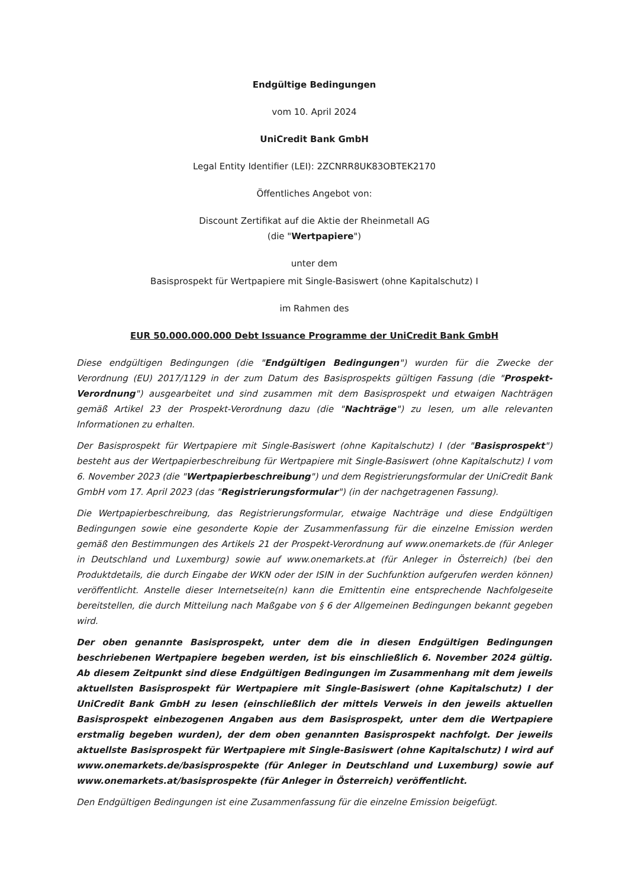Endgültige Bedingungen
vom 10. April 2024
UniCredit Bank GmbH
Legal Entity Identifier (LEI): 2ZCNRR8UK83OBTEK2170
Öffentliches Angebot von:
Discount Zertifikat auf die Aktie der Rheinmetall AG
(die "Wertpapiere")
unter dem
Basisprospekt für Wertpapiere mit Single-Basiswert (ohne Kapitalschutz) I
im Rahmen des
EUR 50.000.000.000 Debt Issuance Programme der UniCredit Bank GmbH
Diese endgültigen Bedingungen (die "Endgültigen Bedingungen") wurden für die Zwecke der Verordnung (EU) 2017/1129 in der zum Datum des Basisprospekts gültigen Fassung (die "Prospekt-Verordnung") ausgearbeitet und sind zusammen mit dem Basisprospekt und etwaigen Nachträgen gemäß Artikel 23 der Prospekt-Verordnung dazu (die "Nachträge") zu lesen, um alle relevanten Informationen zu erhalten.
Der Basisprospekt für Wertpapiere mit Single-Basiswert (ohne Kapitalschutz) I (der "Basisprospekt") besteht aus der Wertpapierbeschreibung für Wertpapiere mit Single-Basiswert (ohne Kapitalschutz) I vom 6. November 2023 (die "Wertpapierbeschreibung") und dem Registrierungsformular der UniCredit Bank GmbH vom 17. April 2023 (das "Registrierungsformular") (in der nachgetragenen Fassung).
Die Wertpapierbeschreibung, das Registrierungsformular, etwaige Nachträge und diese Endgültigen Bedingungen sowie eine gesonderte Kopie der Zusammenfassung für die einzelne Emission werden gemäß den Bestimmungen des Artikels 21 der Prospekt-Verordnung auf www.onemarkets.de (für Anleger in Deutschland und Luxemburg) sowie auf www.onemarkets.at (für Anleger in Österreich) (bei den Produktdetails, die durch Eingabe der WKN oder der ISIN in der Suchfunktion aufgerufen werden können) veröffentlicht. Anstelle dieser Internetseite(n) kann die Emittentin eine entsprechende Nachfolgeseite bereitstellen, die durch Mitteilung nach Maßgabe von § 6 der Allgemeinen Bedingungen bekannt gegeben wird.
Der oben genannte Basisprospekt, unter dem die in diesen Endgültigen Bedingungen beschriebenen Wertpapiere begeben werden, ist bis einschließlich 6. November 2024 gültig. Ab diesem Zeitpunkt sind diese Endgültigen Bedingungen im Zusammenhang mit dem jeweils aktuellsten Basisprospekt für Wertpapiere mit Single-Basiswert (ohne Kapitalschutz) I der UniCredit Bank GmbH zu lesen (einschließlich der mittels Verweis in den jeweils aktuellen Basisprospekt einbezogenen Angaben aus dem Basisprospekt, unter dem die Wertpapiere erstmalig begeben wurden), der dem oben genannten Basisprospekt nachfolgt. Der jeweils aktuellste Basisprospekt für Wertpapiere mit Single-Basiswert (ohne Kapitalschutz) I wird auf www.onemarkets.de/basisprospekte (für Anleger in Deutschland und Luxemburg) sowie auf www.onemarkets.at/basisprospekte (für Anleger in Österreich) veröffentlicht.
Den Endgültigen Bedingungen ist eine Zusammenfassung für die einzelne Emission beigefügt.